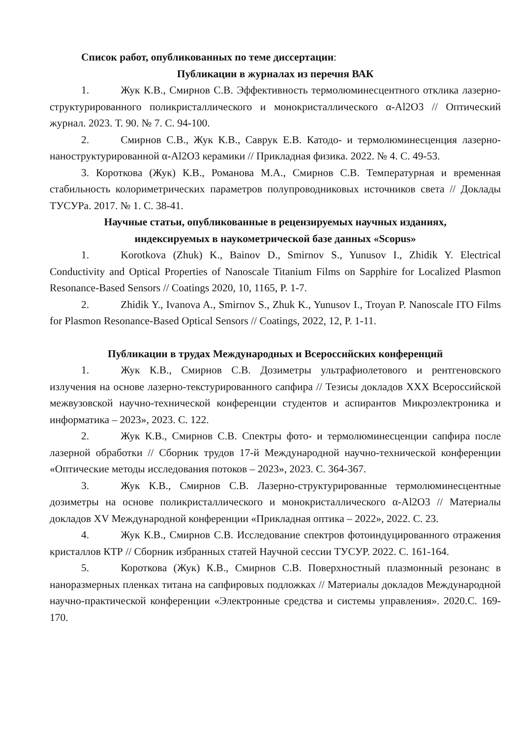Список работ, опубликованных по теме диссертации:
Публикации в журналах из перечня ВАК
1. Жук К.В., Смирнов С.В. Эффективность термолюминесцентного отклика лазерно-структурированного поликристаллического и монокристаллического α-Al2O3 // Оптический журнал. 2023. Т. 90. № 7. С. 94-100.
2. Смирнов С.В., Жук К.В., Саврук Е.В. Катодо- и термолюминесценция лазерно-наноструктурированной α-Al2O3 керамики // Прикладная физика. 2022. № 4. С. 49-53.
3. Короткова (Жук) К.В., Романова М.А., Смирнов С.В. Температурная и временная стабильность колориметрических параметров полупроводниковых источников света // Доклады ТУСУРа. 2017. № 1. С. 38-41.
Научные статьи, опубликованные в рецензируемых научных изданиях,
индексируемых в наукометрической базе данных «Scopus»
1. Korotkova (Zhuk) K., Bainov D., Smirnov S., Yunusov I., Zhidik Y. Electrical Conductivity and Optical Properties of Nanoscale Titanium Films on Sapphire for Localized Plasmon Resonance-Based Sensors // Coatings 2020, 10, 1165, P. 1-7.
2. Zhidik Y., Ivanova A., Smirnov S., Zhuk K., Yunusov I., Troyan P. Nanoscale ITO Films for Plasmon Resonance-Based Optical Sensors // Coatings, 2022, 12, P. 1-11.
Публикации в трудах Международных и Всероссийских конференций
1. Жук К.В., Смирнов С.В. Дозиметры ультрафиолетового и рентгеновского излучения на основе лазерно-текстурированного сапфира // Тезисы докладов XXX Всероссийской межвузовской научно-технической конференции студентов и аспирантов Микроэлектроника и информатика – 2023», 2023. С. 122.
2. Жук К.В., Смирнов С.В. Спектры фото- и термолюминесценции сапфира после лазерной обработки // Сборник трудов 17-й Международной научно-технической конференции «Оптические методы исследования потоков – 2023», 2023. С. 364-367.
3. Жук К.В., Смирнов С.В. Лазерно-структурированные термолюминесцентные дозиметры на основе поликристаллического и монокристаллического α-Al2O3 // Материалы докладов XV Международной конференции «Прикладная оптика – 2022», 2022. С. 23.
4. Жук К.В., Смирнов С.В. Исследование спектров фотоиндуцированного отражения кристаллов КТР // Сборник избранных статей Научной сессии ТУСУР. 2022. С. 161-164.
5. Короткова (Жук) К.В., Смирнов С.В. Поверхностный плазмонный резонанс в наноразмерных пленках титана на сапфировых подложках // Материалы докладов Международной научно-практической конференции «Электронные средства и системы управления». 2020.С. 169-170.